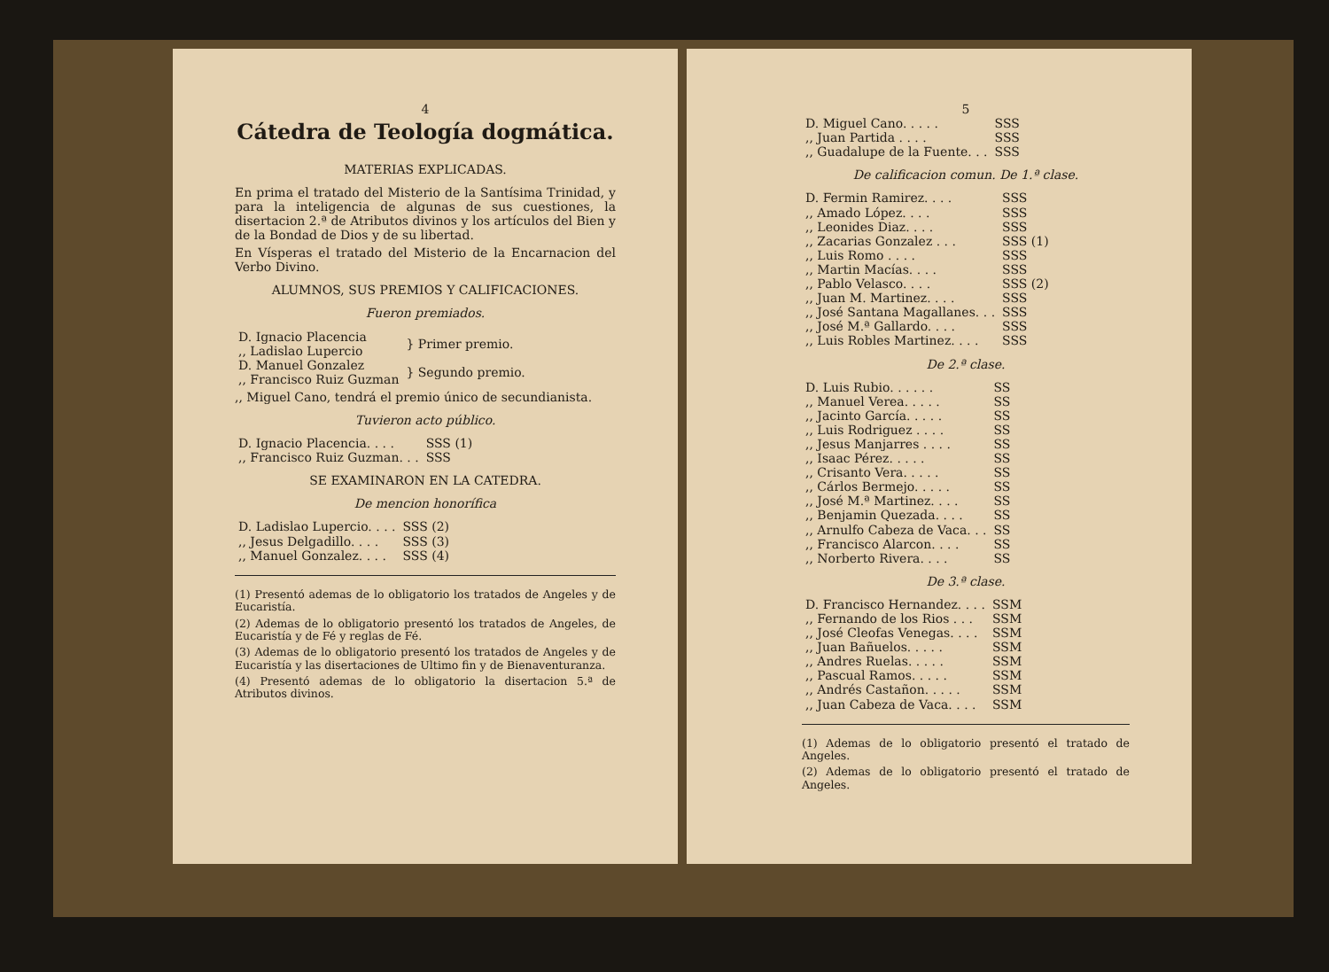4
Cátedra de Teología dogmática.
MATERIAS EXPLICADAS.
En prima el tratado del Misterio de la Santísima Trinidad, y para la inteligencia de algunas de sus cuestiones, la disertacion 2.ª de Atributos divinos y los artículos del Bien y de la Bondad de Dios y de su libertad.
En Vísperas el tratado del Misterio de la Encarnacion del Verbo Divino.
ALUMNOS, SUS PREMIOS Y CALIFICACIONES.
Fueron premiados.
| D. Ignacio Placencia ,, Ladislao Lupercio | } Primer premio. |
| D. Manuel Gonzalez ,, Francisco Ruiz Guzman | } Segundo premio. |
,, Miguel Cano, tendrá el premio único de secundianista.
Tuvieron acto público.
| D. Ignacio Placencia. . . . | SSS (1) |
| ,, Francisco Ruiz Guzman. . . | SSS |
SE EXAMINARON EN LA CATEDRA.
De mencion honorífica
| D. Ladislao Lupercio. . . . | SSS (2) |
| ,, Jesus Delgadillo. . . . | SSS (3) |
| ,, Manuel Gonzalez. . . . | SSS (4) |
(1) Presentó ademas de lo obligatorio los tratados de Angeles y de Eucaristía.
(2) Ademas de lo obligatorio presentó los tratados de Angeles, de Eucaristía y de Fé y reglas de Fé.
(3) Ademas de lo obligatorio presentó los tratados de Angeles y de Eucaristía y las disertaciones de Ultimo fin y de Bienaventuranza.
(4) Presentó ademas de lo obligatorio la disertacion 5.ª de Atributos divinos.
5
| D. Miguel Cano. . . . . | SSS |
| ,, Juan Partida . . . . | SSS |
| ,, Guadalupe de la Fuente. . . | SSS |
De calificacion comun. De 1.ª clase.
| D. Fermin Ramirez. . . . | SSS |
| ,, Amado López. . . . | SSS |
| ,, Leonides Diaz. . . . | SSS |
| ,, Zacarias Gonzalez . . . | SSS (1) |
| ,, Luis Romo . . . . | SSS |
| ,, Martin Macías. . . . | SSS |
| ,, Pablo Velasco. . . . | SSS (2) |
| ,, Juan M. Martinez. . . . | SSS |
| ,, José Santana Magallanes. . . | SSS |
| ,, José M.ª Gallardo. . . . | SSS |
| ,, Luis Robles Martinez. . . . | SSS |
De 2.ª clase.
| D. Luis Rubio. . . . . . | SS |
| ,, Manuel Verea. . . . . | SS |
| ,, Jacinto García. . . . . | SS |
| ,, Luis Rodriguez . . . . | SS |
| ,, Jesus Manjarres . . . . | SS |
| ,, Isaac Pérez. . . . . | SS |
| ,, Crisanto Vera. . . . . | SS |
| ,, Cárlos Bermejo. . . . . | SS |
| ,, José M.ª Martinez. . . . | SS |
| ,, Benjamin Quezada. . . . | SS |
| ,, Arnulfo Cabeza de Vaca. . . | SS |
| ,, Francisco Alarcon. . . . | SS |
| ,, Norberto Rivera. . . . | SS |
De 3.ª clase.
| D. Francisco Hernandez. . . . | SSM |
| ,, Fernando de los Rios . . . | SSM |
| ,, José Cleofas Venegas. . . . | SSM |
| ,, Juan Bañuelos. . . . . | SSM |
| ,, Andres Ruelas. . . . . | SSM |
| ,, Pascual Ramos. . . . . | SSM |
| ,, Andrés Castañon. . . . . | SSM |
| ,, Juan Cabeza de Vaca. . . . | SSM |
(1) Ademas de lo obligatorio presentó el tratado de Angeles.
(2) Ademas de lo obligatorio presentó el tratado de Angeles.